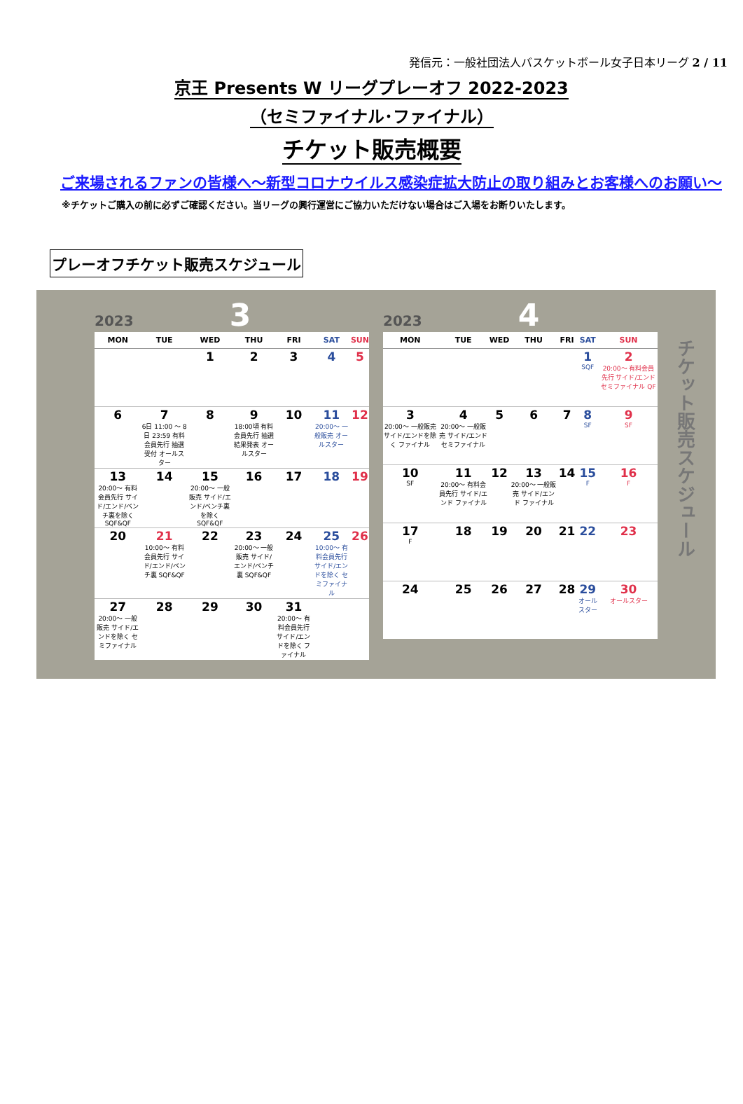発信元：一般社団法人バスケットボール女子日本リーグ 2 / 11
京王 Presents W リーグプレーオフ 2022-2023
（セミファイナル･ファイナル）
チケット販売概要
ご来場されるファンの皆様へ～新型コロナウイルス感染症拡大防止の取り組みとお客様へのお願い～
※チケットご購入の前に必ずご確認ください。当リーグの興行運営にご協力いただけない場合はご入場をお断りいたします。
プレーオフチケット販売スケジュール
2023 3
| MON | TUE | WED | THU | FRI | SAT | SUN |
| --- | --- | --- | --- | --- | --- | --- |
| | | 1 | 2 | 3 | 4 | 5 |
| 6 | 7 6日 11:00 ～ 8日 23:59 有料会員先行 抽選受付 オールスター | 8 | 9 18:00頃 有料会員先行 抽選結果発表 オールスター | 10 | 11 20:00～ 一般販売 オールスター | 12 |
| 13 20:00～ 有料会員先行 サイド/エンド/ベンチ裏を除く SQF&QF | 14 | 15 20:00～ 一般販売 サイド/エンド/ベンチ裏を除く SQF&QF | 16 | 17 | 18 | 19 |
| 20 | 21 10:00～ 有料会員先行 サイド/エンド/ベンチ裏 SQF&QF | 22 | 23 20:00～ 一般販売 サイド/エンド/ベンチ裏 SQF&QF | 24 | 25 10:00～ 有料会員先行 サイド/エンドを除く セミファイナル | 26 |
| 27 20:00～ 一般販売 サイド/エンドを除く セミファイナル | 28 | 29 | 30 | 31 20:00～ 有料会員先行 サイド/エンドを除く ファイナル | | |
2023 4
| MON | TUE | WED | THU | FRI | SAT | SUN |
| --- | --- | --- | --- | --- | --- | --- |
| | | | | | 1 SQF | 2 20:00～ 有料会員先行 サイド/エンド セミファイナル QF |
| 3 20:00～ 一般販売 サイド/エンドを除く ファイナル | 4 20:00～ 一般販売 サイド/エンド セミファイナル | 5 | 6 | 7 | 8 SF | 9 SF |
| 10 SF | 11 20:00～ 有料会員先行 サイド/エンド ファイナル | 12 | 13 20:00～ 一般販売 サイド/エンド ファイナル | 14 | 15 F | 16 F |
| 17 F | 18 | 19 | 20 | 21 | 22 | 23 |
| 24 | 25 | 26 | 27 | 28 | 29 オールスター | 30 オールスター |
チケット販売スケジュール